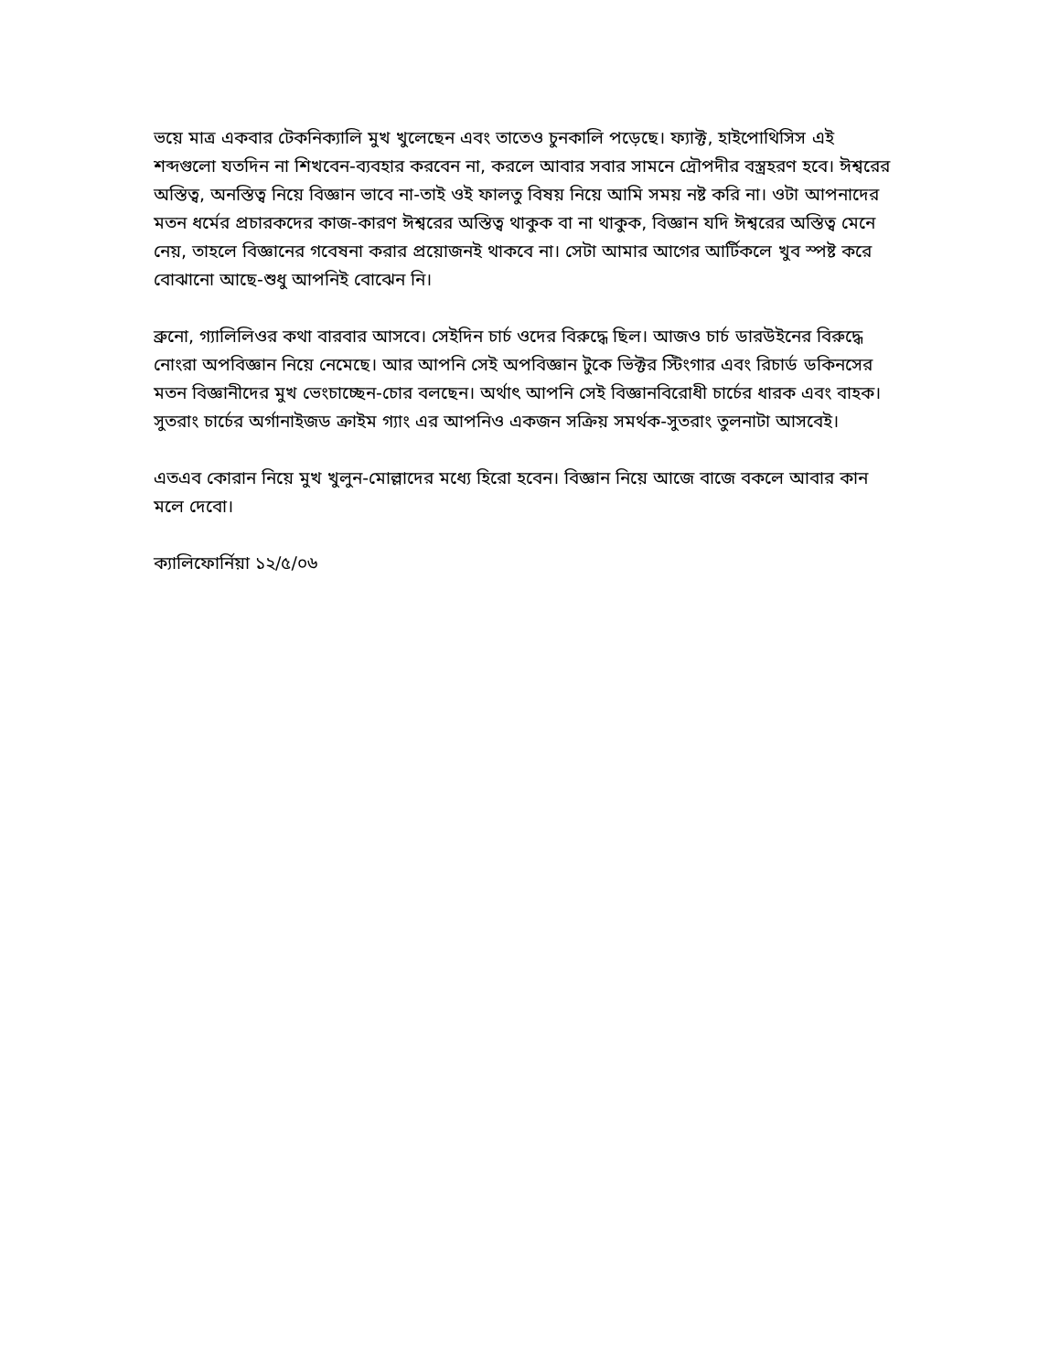ভয়ে মাত্র একবার টেকনিক্যালি মুখ খুলেছেন এবং তাতেও চুনকালি পড়েছে। ফ্যাক্ট, হাইপোথিসিস এই শব্দগুলো যতদিন না শিখবেন-ব্যবহার করবেন না, করলে আবার সবার সামনে দ্রৌপদীর বস্ত্রহরণ হবে। ঈশ্বরের অস্তিত্ব, অনস্তিত্ব নিয়ে বিজ্ঞান ভাবে না-তাই ওই ফালতু বিষয় নিয়ে আমি সময় নষ্ট করি না। ওটা আপনাদের মতন ধর্মের প্রচারকদের কাজ-কারণ ঈশ্বরের অস্তিত্ব থাকুক বা না থাকুক, বিজ্ঞান যদি ঈশ্বরের অস্তিত্ব মেনে নেয়, তাহলে বিজ্ঞানের গবেষনা করার প্রয়োজনই থাকবে না। সেটা আমার আগের আর্টিকলে খুব স্পষ্ট করে বোঝানো আছে-শুধু আপনিই বোঝেন নি।
ব্রুনো, গ্যালিলিওর কথা বারবার আসবে। সেইদিন চার্চ ওদের বিরুদ্ধে ছিল। আজও চার্চ ডারউইনের বিরুদ্ধে নোংরা অপবিজ্ঞান নিয়ে নেমেছে। আর আপনি সেই অপবিজ্ঞান টুকে ভিক্টর স্টিংগার এবং রিচার্ড ডকিনসের মতন বিজ্ঞানীদের মুখ ভেংচাচ্ছেন-চোর বলছেন। অর্থাৎ আপনি সেই বিজ্ঞানবিরোধী চার্চের ধারক এবং বাহক। সুতরাং চার্চের অর্গানাইজড ক্রাইম গ্যাং এর আপনিও একজন সক্রিয় সমর্থক-সুতরাং তুলনাটা আসবেই।
এতএব কোরান নিয়ে মুখ খুলুন-মোল্লাদের মধ্যে হিরো হবেন। বিজ্ঞান নিয়ে আজে বাজে বকলে আবার কান মলে দেবো।
ক্যালিফোর্নিয়া ১২/৫/০৬